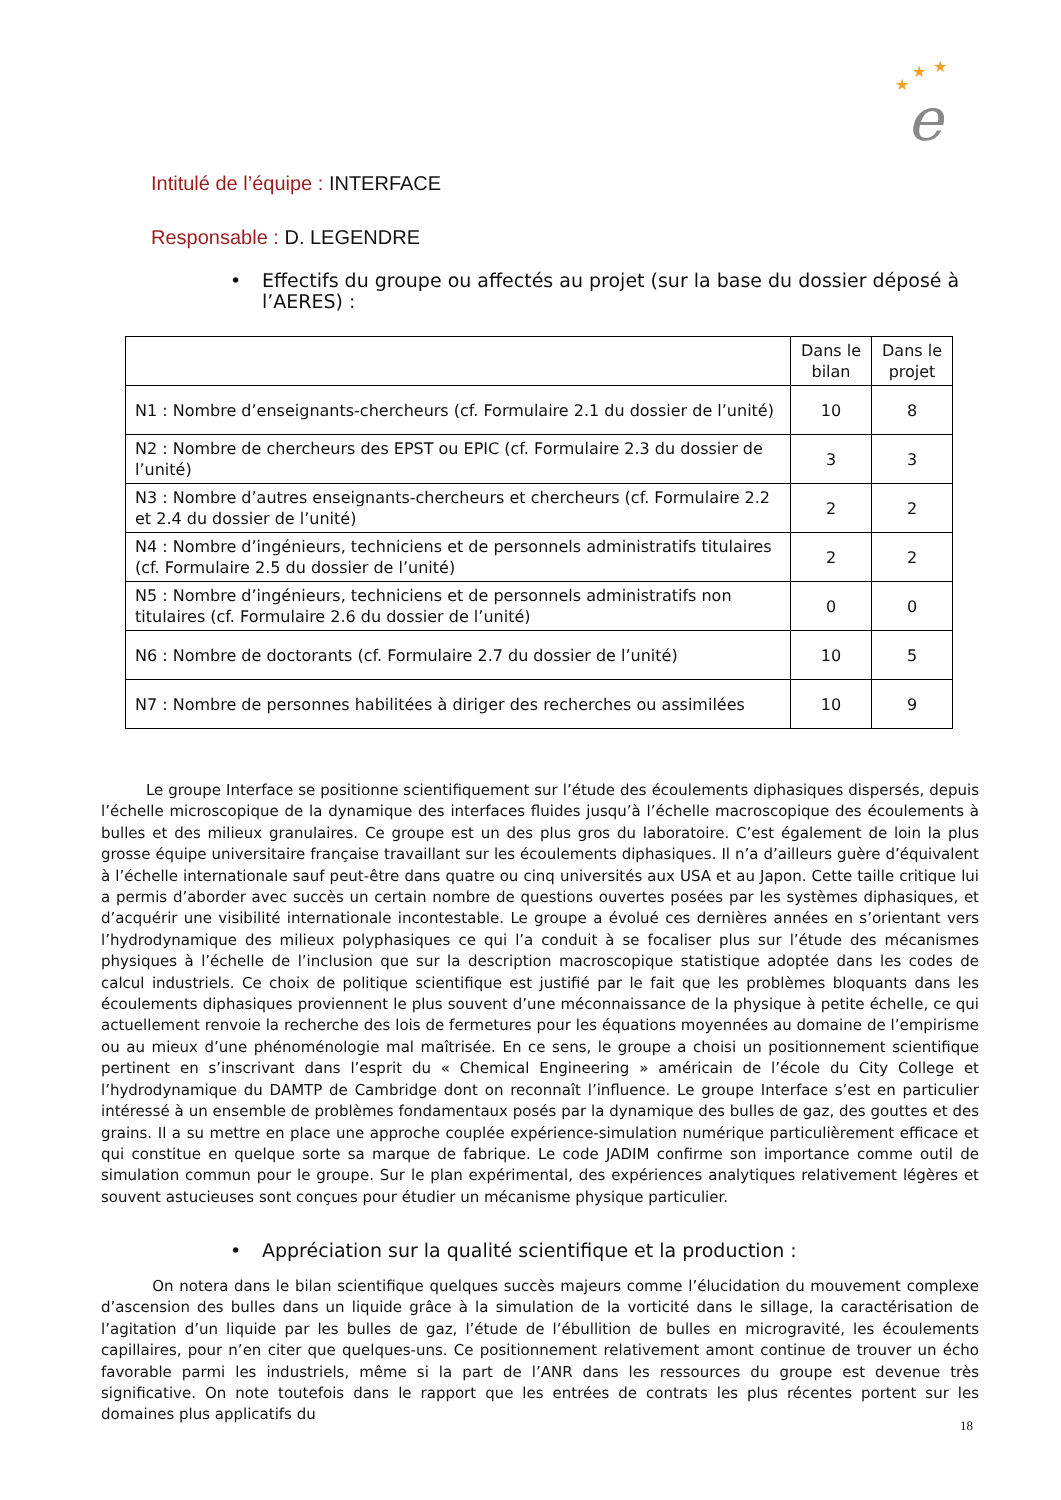★
★
★
e
Intitulé de l’équipe : INTERFACE
Responsable : D. LEGENDRE
• Effectifs du groupe ou affectés au projet (sur la base du dossier déposé à l’AERES) :
| | Dans le bilan | Dans le projet |
| --- | --- | --- |
| N1 : Nombre d’enseignants-chercheurs (cf. Formulaire 2.1 du dossier de l’unité) | 10 | 8 |
| N2 : Nombre de chercheurs des EPST ou EPIC (cf. Formulaire 2.3 du dossier de l’unité) | 3 | 3 |
| N3 : Nombre d’autres enseignants-chercheurs et chercheurs (cf. Formulaire 2.2 et 2.4 du dossier de l’unité) | 2 | 2 |
| N4 : Nombre d’ingénieurs, techniciens et de personnels administratifs titulaires (cf. Formulaire 2.5 du dossier de l’unité) | 2 | 2 |
| N5 : Nombre d’ingénieurs, techniciens et de personnels administratifs non titulaires (cf. Formulaire 2.6 du dossier de l’unité) | 0 | 0 |
| N6 : Nombre de doctorants (cf. Formulaire 2.7 du dossier de l’unité) | 10 | 5 |
| N7 : Nombre de personnes habilitées à diriger des recherches ou assimilées | 10 | 9 |
Le groupe Interface se positionne scientifiquement sur l’étude des écoulements diphasiques dispersés, depuis l’échelle microscopique de la dynamique des interfaces fluides jusqu’à l’échelle macroscopique des écoulements à bulles et des milieux granulaires. Ce groupe est un des plus gros du laboratoire. C’est également de loin la plus grosse équipe universitaire française travaillant sur les écoulements diphasiques. Il n’a d’ailleurs guère d’équivalent à l’échelle internationale sauf peut-être dans quatre ou cinq universités aux USA et au Japon. Cette taille critique lui a permis d’aborder avec succès un certain nombre de questions ouvertes posées par les systèmes diphasiques, et d’acquérir une visibilité internationale incontestable. Le groupe a évolué ces dernières années en s’orientant vers l’hydrodynamique des milieux polyphasiques ce qui l’a conduit à se focaliser plus sur l’étude des mécanismes physiques à l’échelle de l’inclusion que sur la description macroscopique statistique adoptée dans les codes de calcul industriels. Ce choix de politique scientifique est justifié par le fait que les problèmes bloquants dans les écoulements diphasiques proviennent le plus souvent d’une méconnaissance de la physique à petite échelle, ce qui actuellement renvoie la recherche des lois de fermetures pour les équations moyennées au domaine de l’empirisme ou au mieux d’une phénoménologie mal maîtrisée. En ce sens, le groupe a choisi un positionnement scientifique pertinent en s’inscrivant dans l’esprit du « Chemical Engineering » américain de l’école du City College et l’hydrodynamique du DAMTP de Cambridge dont on reconnaît l’influence. Le groupe Interface s’est en particulier intéressé à un ensemble de problèmes fondamentaux posés par la dynamique des bulles de gaz, des gouttes et des grains. Il a su mettre en place une approche couplée expérience-simulation numérique particulièrement efficace et qui constitue en quelque sorte sa marque de fabrique. Le code JADIM confirme son importance comme outil de simulation commun pour le groupe. Sur le plan expérimental, des expériences analytiques relativement légères et souvent astucieuses sont conçues pour étudier un mécanisme physique particulier.
• Appréciation sur la qualité scientifique et la production :
On notera dans le bilan scientifique quelques succès majeurs comme l’élucidation du mouvement complexe d’ascension des bulles dans un liquide grâce à la simulation de la vorticité dans le sillage, la caractérisation de l’agitation d’un liquide par les bulles de gaz, l’étude de l’ébullition de bulles en microgravité, les écoulements capillaires, pour n’en citer que quelques-uns. Ce positionnement relativement amont continue de trouver un écho favorable parmi les industriels, même si la part de l’ANR dans les ressources du groupe est devenue très significative. On note toutefois dans le rapport que les entrées de contrats les plus récentes portent sur les domaines plus applicatifs du
18